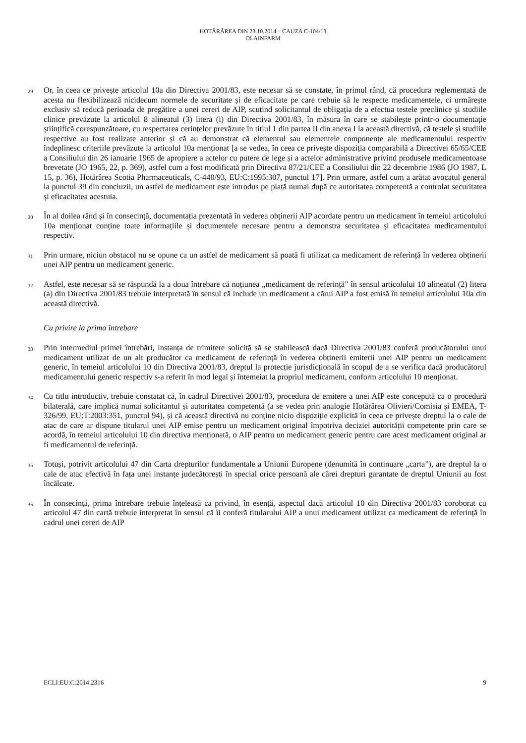HOTĂRÂREA DIN 23.10.2014 – CAUZA C-104/13
OLAINFARM
29 Or, în ceea ce privește articolul 10a din Directiva 2001/83, este necesar să se constate, în primul rând, că procedura reglementată de acesta nu flexibilizează nicidecum normele de securitate și de eficacitate pe care trebuie să le respecte medicamentele, ci urmărește exclusiv să reducă perioada de pregătire a unei cereri de AIP, scutind solicitantul de obligația de a efectua testele preclinice și studiile clinice prevăzute la articolul 8 alineatul (3) litera (i) din Directiva 2001/83, în măsura în care se stabilește printr-o documentație științifică corespunzătoare, cu respectarea cerințelor prevăzute în titlul 1 din partea II din anexa I la această directivă, că testele și studiile respective au fost realizate anterior și că au demonstrat că elementul sau elementele componente ale medicamentului respectiv îndeplinesc criteriile prevăzute la articolul 10a menționat [a se vedea, în ceea ce privește dispoziția comparabilă a Directivei 65/65/CEE a Consiliului din 26 ianuarie 1965 de apropiere a actelor cu putere de lege și a actelor administrative privind produsele medicamentoase brevetate (JO 1965, 22, p. 369), astfel cum a fost modificată prin Directiva 87/21/CEE a Consiliului din 22 decembrie 1986 (JO 1987, L 15, p. 36), Hotărârea Scotia Pharmaceuticals, C-440/93, EU:C:1995:307, punctul 17]. Prin urmare, astfel cum a arătat avocatul general la punctul 39 din concluzii, un astfel de medicament este introdus pe piață numai după ce autoritatea competentă a controlat securitatea și eficacitatea acestuia.
30 În al doilea rând și în consecință, documentația prezentată în vederea obținerii AIP acordate pentru un medicament în temeiul articolului 10a menționat conține toate informațiile și documentele necesare pentru a demonstra securitatea și eficacitatea medicamentului respectiv.
31 Prin urmare, niciun obstacol nu se opune ca un astfel de medicament să poată fi utilizat ca medicament de referință în vederea obținerii unei AIP pentru un medicament generic.
32 Astfel, este necesar să se răspundă la a doua întrebare că noțiunea „medicament de referință” în sensul articolului 10 alineatul (2) litera (a) din Directiva 2001/83 trebuie interpretată în sensul că include un medicament a cărui AIP a fost emisă în temeiul articolului 10a din această directivă.
Cu privire la prima întrebare
33 Prin intermediul primei întrebări, instanța de trimitere solicită să se stabilească dacă Directiva 2001/83 conferă producătorului unui medicament utilizat de un alt producător ca medicament de referință în vederea obținerii emiterii unei AIP pentru un medicament generic, în temeiul articolului 10 din Directiva 2001/83, dreptul la protecție jurisdicțională în scopul de a se verifica dacă producătorul medicamentului generic respectiv s-a referit în mod legal și întemeiat la propriul medicament, conform articolului 10 menționat.
34 Cu titlu introductiv, trebuie constatat că, în cadrul Directivei 2001/83, procedura de emitere a unei AIP este concepută ca o procedură bilaterală, care implică numai solicitantul și autoritatea competentă (a se vedea prin analogie Hotărârea Olivieri/Comisia și EMEA, T-326/99, EU:T:2003:351, punctul 94), și că această directivă nu conține nicio dispoziție explicită în ceea ce privește dreptul la o cale de atac de care ar dispune titularul unei AIP emise pentru un medicament original împotriva deciziei autorității competente prin care se acordă, în temeiul articolului 10 din directiva menționată, o AIP pentru un medicament generic pentru care acest medicament original ar fi medicamentul de referință.
35 Totuși, potrivit articolului 47 din Carta drepturilor fundamentale a Uniunii Europene (denumită în continuare „carta”), are dreptul la o cale de atac efectivă în fața unei instanțe judecătorești în special orice persoană ale cărei drepturi garantate de dreptul Uniunii au fost încălcate.
36 În consecință, prima întrebare trebuie înțeleasă ca privind, în esență, aspectul dacă articolul 10 din Directiva 2001/83 coroborat cu articolul 47 din cartă trebuie interpretat în sensul că îi conferă titularului AIP a unui medicament utilizat ca medicament de referință în cadrul unei cereri de AIP
ECLI:EU:C:2014:2316 9